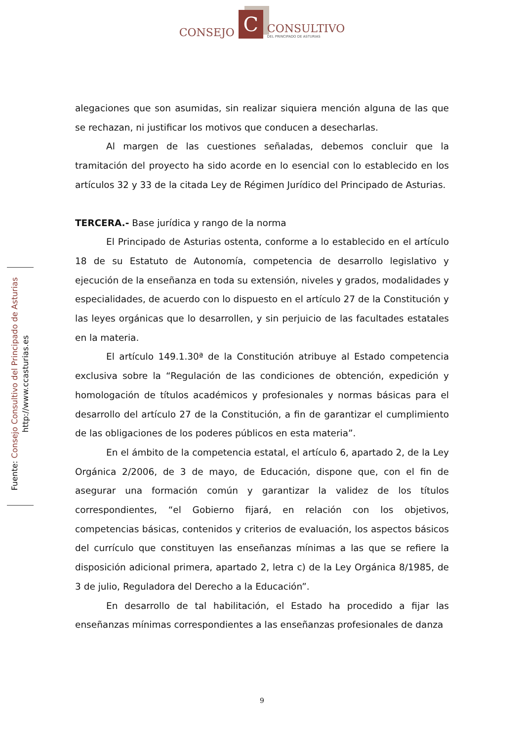CONSEJO C CONSULTIVO
DEL PRINCIPADO DE ASTURIAS
Fuente: Consejo Consultivo del Principado de Asturias
http://www.ccasturias.es
alegaciones que son asumidas, sin realizar siquiera mención alguna de las que se rechazan, ni justificar los motivos que conducen a desecharlas.
Al margen de las cuestiones señaladas, debemos concluir que la tramitación del proyecto ha sido acorde en lo esencial con lo establecido en los artículos 32 y 33 de la citada Ley de Régimen Jurídico del Principado de Asturias.
TERCERA.- Base jurídica y rango de la norma
El Principado de Asturias ostenta, conforme a lo establecido en el artículo 18 de su Estatuto de Autonomía, competencia de desarrollo legislativo y ejecución de la enseñanza en toda su extensión, niveles y grados, modalidades y especialidades, de acuerdo con lo dispuesto en el artículo 27 de la Constitución y las leyes orgánicas que lo desarrollen, y sin perjuicio de las facultades estatales en la materia.
El artículo 149.1.30ª de la Constitución atribuye al Estado competencia exclusiva sobre la “Regulación de las condiciones de obtención, expedición y homologación de títulos académicos y profesionales y normas básicas para el desarrollo del artículo 27 de la Constitución, a fin de garantizar el cumplimiento de las obligaciones de los poderes públicos en esta materia”.
En el ámbito de la competencia estatal, el artículo 6, apartado 2, de la Ley Orgánica 2/2006, de 3 de mayo, de Educación, dispone que, con el fin de asegurar una formación común y garantizar la validez de los títulos correspondientes, “el Gobierno fijará, en relación con los objetivos, competencias básicas, contenidos y criterios de evaluación, los aspectos básicos del currículo que constituyen las enseñanzas mínimas a las que se refiere la disposición adicional primera, apartado 2, letra c) de la Ley Orgánica 8/1985, de 3 de julio, Reguladora del Derecho a la Educación”.
En desarrollo de tal habilitación, el Estado ha procedido a fijar las enseñanzas mínimas correspondientes a las enseñanzas profesionales de danza
9